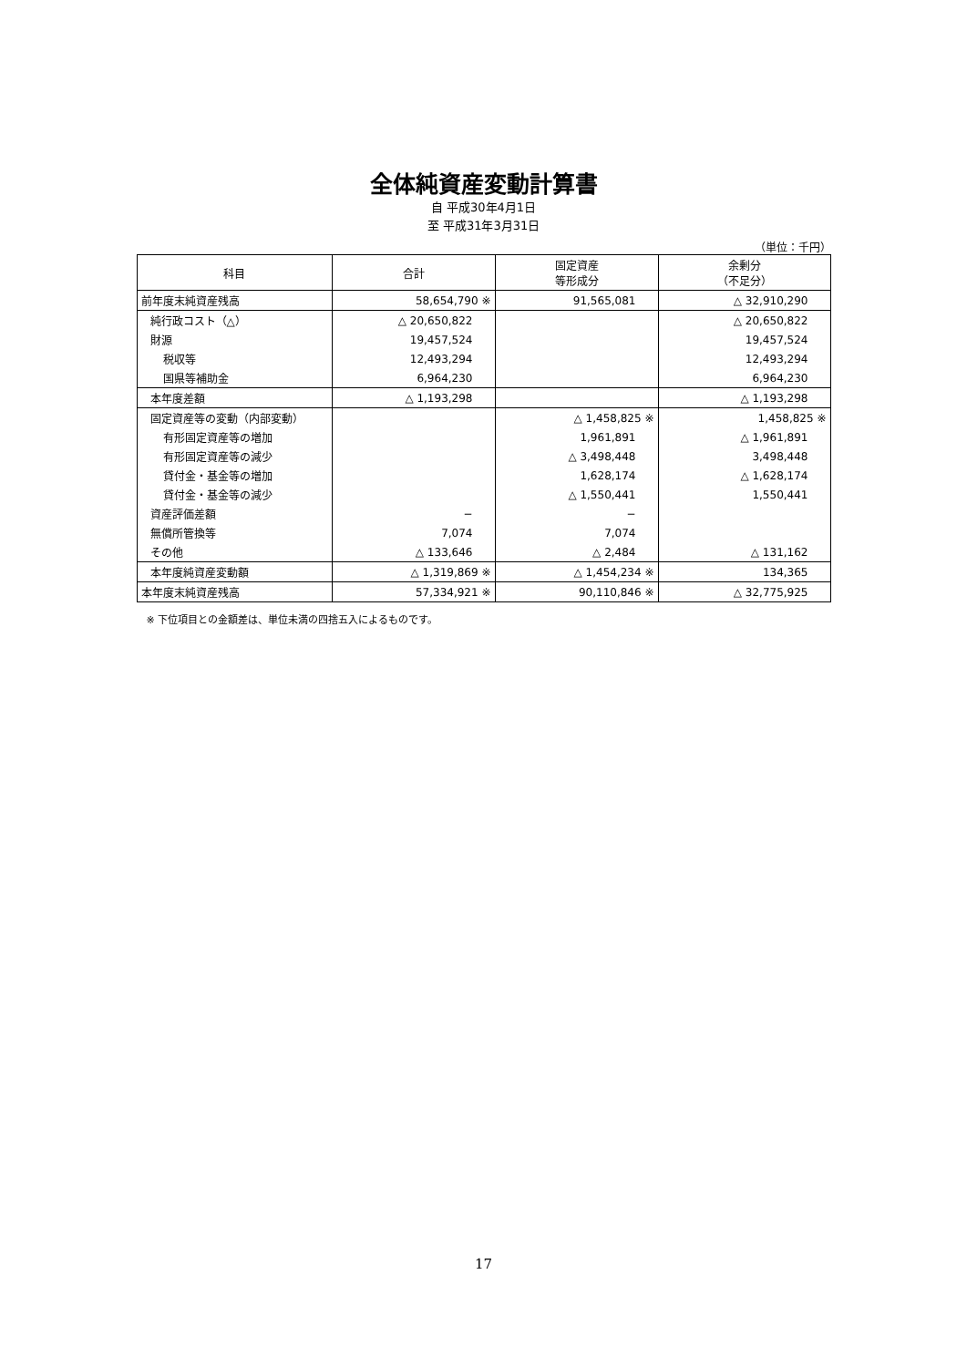全体純資産変動計算書
自 平成30年4月1日
至 平成31年3月31日
（単位：千円）
| 科目 | 合計 | 固定資産 等形成分 | 余剰分 （不足分） |
| --- | --- | --- | --- |
| 前年度末純資産残高 | 58,654,790 ※ | 91,565,081 | △ 32,910,290 |
| 純行政コスト（△） | △ 20,650,822 | | △ 20,650,822 |
| 財源 | 19,457,524 | | 19,457,524 |
| 税収等 | 12,493,294 | | 12,493,294 |
| 国県等補助金 | 6,964,230 | | 6,964,230 |
| 本年度差額 | △ 1,193,298 | | △ 1,193,298 |
| 固定資産等の変動（内部変動） | | △ 1,458,825 ※ | 1,458,825 ※ |
| 有形固定資産等の増加 | | 1,961,891 | △ 1,961,891 |
| 有形固定資産等の減少 | | △ 3,498,448 | 3,498,448 |
| 貸付金・基金等の増加 | | 1,628,174 | △ 1,628,174 |
| 貸付金・基金等の減少 | | △ 1,550,441 | 1,550,441 |
| 資産評価差額 | − | − | |
| 無償所管換等 | 7,074 | 7,074 | |
| その他 | △ 133,646 | △ 2,484 | △ 131,162 |
| 本年度純資産変動額 | △ 1,319,869 ※ | △ 1,454,234 ※ | 134,365 |
| 本年度末純資産残高 | 57,334,921 ※ | 90,110,846 ※ | △ 32,775,925 |
※ 下位項目との金額差は、単位未満の四捨五入によるものです。
17